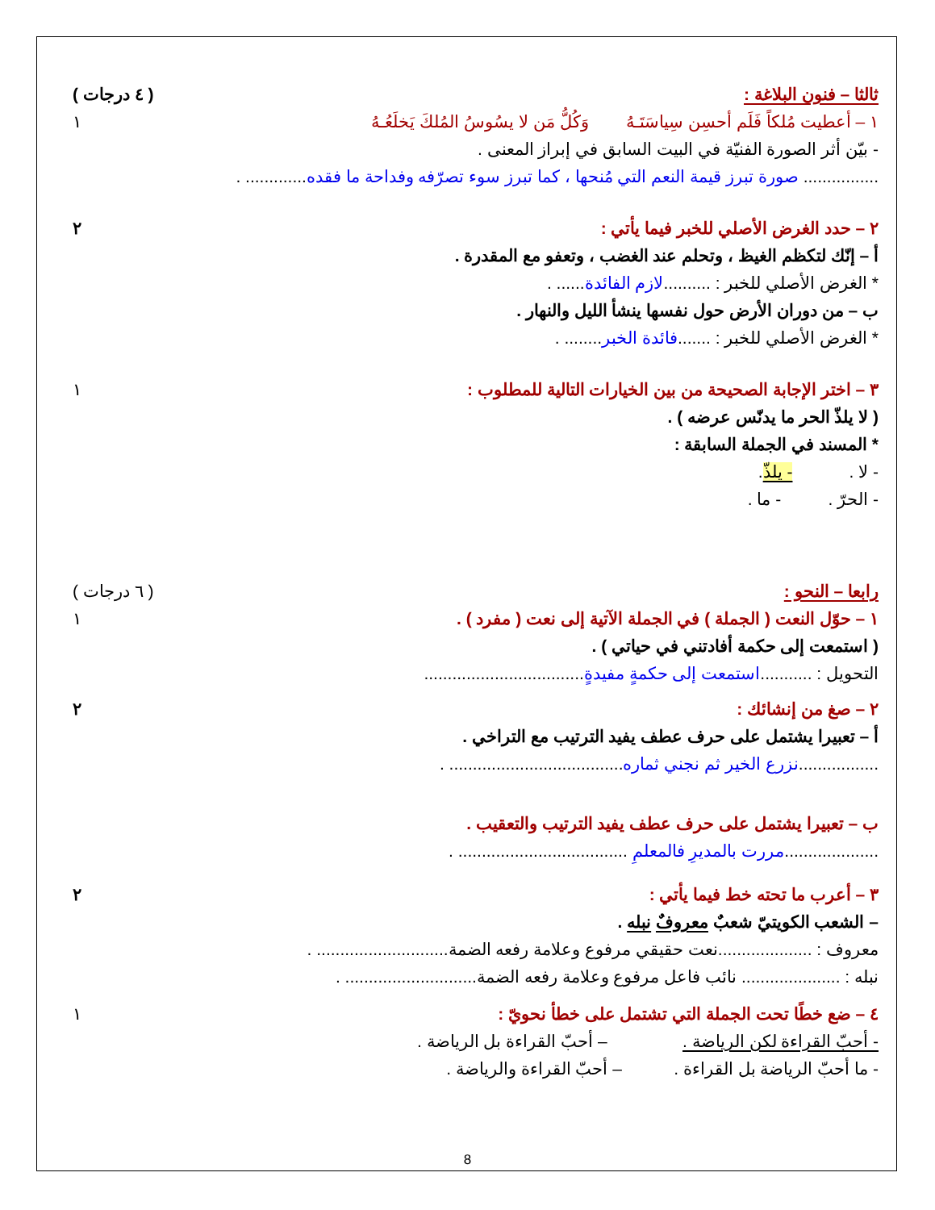ثالثا – فنون البلاغة : ( ٤ درجات )
١ – أعطيت مُلكاً فَلَم أحسِن سِياسَتَـهُ وَكُلُّ مَن لا يسُوسُ المُلكَ يَخلَعُـهُ ١
- بيّن أثر الصورة الفنيّة في البيت السابق في إبراز المعنى .
................ صورة تبرز قيمة النعم التي مُنحها ، كما تبرز سوء تصرّفه وفداحة ما فقده............. .
٢ – حدد الغرض الأصلي للخبر فيما يأتي : ٢
أ – إنّك لتكظم الغيظ ، وتحلم عند الغضب ، وتعفو مع المقدرة .
* الغرض الأصلي للخبر : ..........لازم الفائدة...... .
ب – من دوران الأرض حول نفسها ينشأ الليل والنهار .
* الغرض الأصلي للخبر : .......فائدة الخبر........ .
٣ – اختر الإجابة الصحيحة من بين الخيارات التالية للمطلوب : ١
( لا يلذّ الحر ما يدنّس عرضه ) .
* المسند في الجملة السابقة :
- لا . - يلذّ.
- الحرّ . - ما .
رابعا – النحو : ( ٦ درجات )
١ – حوّل النعت ( الجملة ) في الجملة الآتية إلى نعت ( مفرد ) . ١
( استمعت إلى حكمة أفادتني في حياتي ) .
التحويل : ...........استمعت إلى حكمةٍ مفيدةٍ..................................
٢ – صغ من إنشائك : ٢
أ – تعبيرا يشتمل على حرف عطف يفيد الترتيب مع التراخي .
.................نزرع الخير ثم نجني ثماره..................................... .
ب – تعبيرا يشتمل على حرف عطف يفيد الترتيب والتعقيب .
....................مررت بالمديرِ فالمعلمِ .................................... .
٣ – أعرب ما تحته خط فيما يأتي : ٢
– الشعب الكويتيّ شعبٌ معروفٌ نبله .
معروف : ....................نعت حقيقي مرفوع وعلامة رفعه الضمة............................ .
نبله : ..................... نائب فاعل مرفوع وعلامة رفعه الضمة............................ .
٤ – ضع خطًا تحت الجملة التي تشتمل على خطأ نحويّ : ١
- أحبّ القراءة لكن الرياضة . – أحبّ القراءة بل الرياضة .
- ما أحبّ الرياضة بل القراءة . – أحبّ القراءة والرياضة .
8